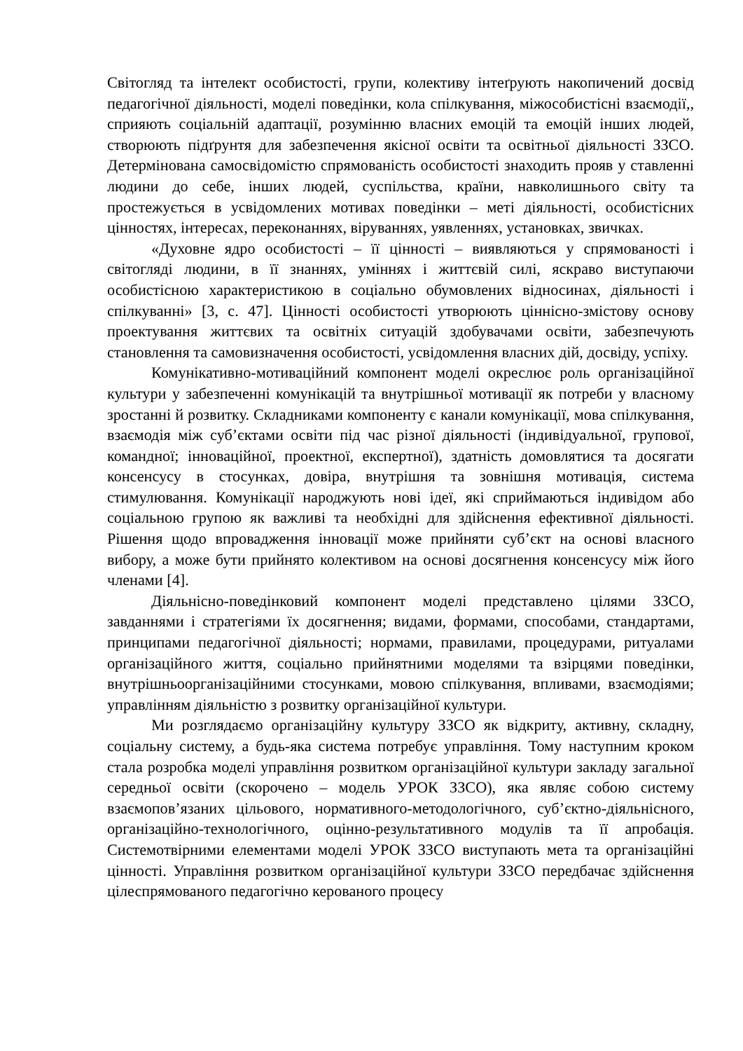Світогляд та інтелект особистості, групи, колективу інтеґрують накопичений досвід педагогічної діяльності, моделі поведінки, кола спілкування, міжособистісні взаємодії,, сприяють соціальній адаптації, розумінню власних емоцій та емоцій інших людей, створюють підґрунтя для забезпечення якісної освіти та освітньої діяльності ЗЗСО. Детермінована самосвідомістю спрямованість особистості знаходить прояв у ставленні людини до себе, інших людей, суспільства, країни, навколишнього світу та простежується в усвідомлених мотивах поведінки – меті діяльності, особистісних цінностях, інтересах, переконаннях, віруваннях, уявленнях, установках, звичках.
«Духовне ядро особистості – її цінності – виявляються у спрямованості і світогляді людини, в її знаннях, уміннях і життєвій силі, яскраво виступаючи особистісною характеристикою в соціально обумовлених відносинах, діяльності і спілкуванні» [3, с. 47]. Цінності особистості утворюють ціннісно-змістову основу проектування життєвих та освітніх ситуацій здобувачами освіти, забезпечують становлення та самовизначення особистості, усвідомлення власних дій, досвіду, успіху.
Комунікативно-мотиваційний компонент моделі окреслює роль організаційної культури у забезпеченні комунікацій та внутрішньої мотивації як потреби у власному зростанні й розвитку. Складниками компоненту є канали комунікації, мова спілкування, взаємодія між суб’єктами освіти під час різної діяльності (індивідуальної, групової, командної; інноваційної, проектної, експертної), здатність домовлятися та досягати консенсусу в стосунках, довіра, внутрішня та зовнішня мотивація, система стимулювання. Комунікації народжують нові ідеї, які сприймаються індивідом або соціальною групою як важливі та необхідні для здійснення ефективної діяльності. Рішення щодо впровадження інновації може прийняти суб’єкт на основі власного вибору, а може бути прийнято колективом на основі досягнення консенсусу між його членами [4].
Діяльнісно-поведінковий компонент моделі представлено цілями ЗЗСО, завданнями і стратегіями їх досягнення; видами, формами, способами, стандартами, принципами педагогічної діяльності; нормами, правилами, процедурами, ритуалами організаційного життя, соціально прийнятними моделями та взірцями поведінки, внутрішньоорганізаційними стосунками, мовою спілкування, впливами, взаємодіями; управлінням діяльністю з розвитку організаційної культури.
Ми розглядаємо організаційну культуру ЗЗСО як відкриту, активну, складну, соціальну систему, а будь-яка система потребує управління. Тому наступним кроком стала розробка моделі управління розвитком організаційної культури закладу загальної середньої освіти (скорочено – модель УРОК ЗЗСО), яка являє собою систему взаємопов’язаних цільового, нормативного-методологічного, суб’єктно-діяльнісного, організаційно-технологічного, оцінно-результативного модулів та її апробація. Системотвірними елементами моделі УРОК ЗЗСО виступають мета та організаційні цінності. Управління розвитком організаційної культури ЗЗСО передбачає здійснення цілеспрямованого педагогічно керованого процесу